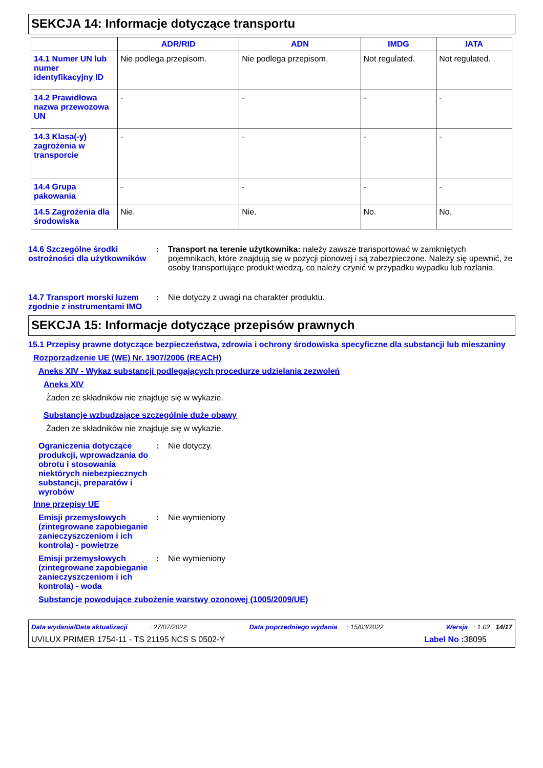SEKCJA 14: Informacje dotyczące transportu
| | ADR/RID | ADN | IMDG | IATA |
| --- | --- | --- | --- | --- |
| 14.1 Numer UN lub numer identyfikacyjny ID | Nie podlega przepisom. | Nie podlega przepisom. | Not regulated. | Not regulated. |
| 14.2 Prawidłowa nazwa przewozowa UN | - | - | - | - |
| 14.3 Klasa(-y) zagrożenia w transporcie | - | - | - | - |
| 14.4 Grupa pakowania | - | - | - | - |
| 14.5 Zagrożenia dla środowiska | Nie. | Nie. | No. | No. |
14.6 Szczególne środki ostrożności dla użytkowników
: Transport na terenie użytkownika: należy zawsze transportować w zamkniętych pojemnikach, które znajdują się w pozycji pionowej i są zabezpieczone. Należy się upewnić, że osoby transportujące produkt wiedzą, co należy czynić w przypadku wypadku lub rozlania.
14.7 Transport morski luzem zgodnie z instrumentami IMO
: Nie dotyczy z uwagi na charakter produktu.
SEKCJA 15: Informacje dotyczące przepisów prawnych
15.1 Przepisy prawne dotyczące bezpieczeństwa, zdrowia i ochrony środowiska specyficzne dla substancji lub mieszaniny
Rozporządzenie UE (WE) Nr. 1907/2006 (REACH)
Aneks XIV - Wykaz substancji podlegających procedurze udzielania zezwoleń
Aneks XIV
Żaden ze składników nie znajduje się w wykazie.
Substancje wzbudzające szczególnie duże obawy
Żaden ze składników nie znajduje się w wykazie.
Ograniczenia dotyczące produkcji, wprowadzania do obrotu i stosowania niektórych niebezpiecznych substancji, preparatów i wyrobów
: Nie dotyczy.
Inne przepisy UE
Emisji przemysłowych (zintegrowane zapobieganie zanieczyszczeniom i ich kontrola) - powietrze
: Nie wymieniony
Emisji przemysłowych (zintegrowane zapobieganie zanieczyszczeniom i ich kontrola) - woda
: Nie wymieniony
Substancje powodujące zubożenie warstwy ozonowej (1005/2009/UE)
Data wydania/Data aktualizacji : 27/07/2022 Data poprzedniego wydania : 15/03/2022 Wersja : 1.02 14/17
UVILUX PRIMER 1754-11 - TS 21195 NCS S 0502-Y Label No : 38095